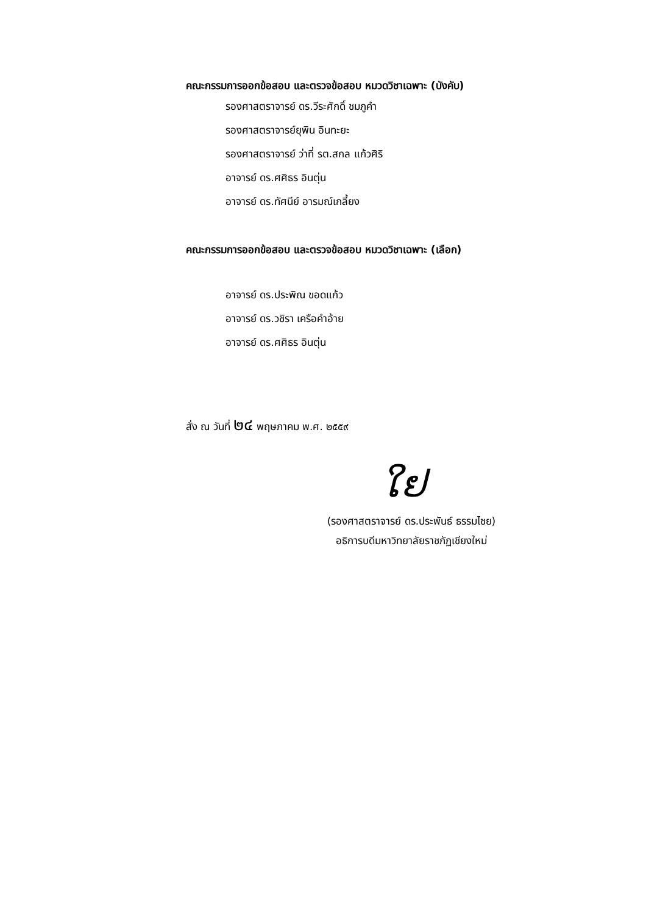คณะกรรมการออกข้อสอบ และตรวจข้อสอบ หมวดวิชาเฉพาะ (บังคับ)
รองศาสตราจารย์ ดร.วีระศักดิ์ ชมภูคำ
รองศาสตราจารย์ยุพิน อินทะยะ
รองศาสตราจารย์ ว่าที่ รต.สกล แก้วศิริ
อาจารย์ ดร.ศศิธร อินตุ่น
อาจารย์ ดร.ทัศนีย์ อารมณ์เกลี้ยง
คณะกรรมการออกข้อสอบ และตรวจข้อสอบ หมวดวิชาเฉพาะ (เลือก)
อาจารย์ ดร.ประพิณ ขอดแก้ว
อาจารย์ ดร.วชิรา เครือคำอ้าย
อาจารย์ ดร.ศศิธร อินตุ่น
สั่ง ณ วันที่ ๒๔ พฤษภาคม พ.ศ. ๒๕๕๙
ໃຢ
(รองศาสตราจารย์ ดร.ประพันธ์ ธรรมไชย)
อธิการบดีมหาวิทยาลัยราชภัฏเชียงใหม่